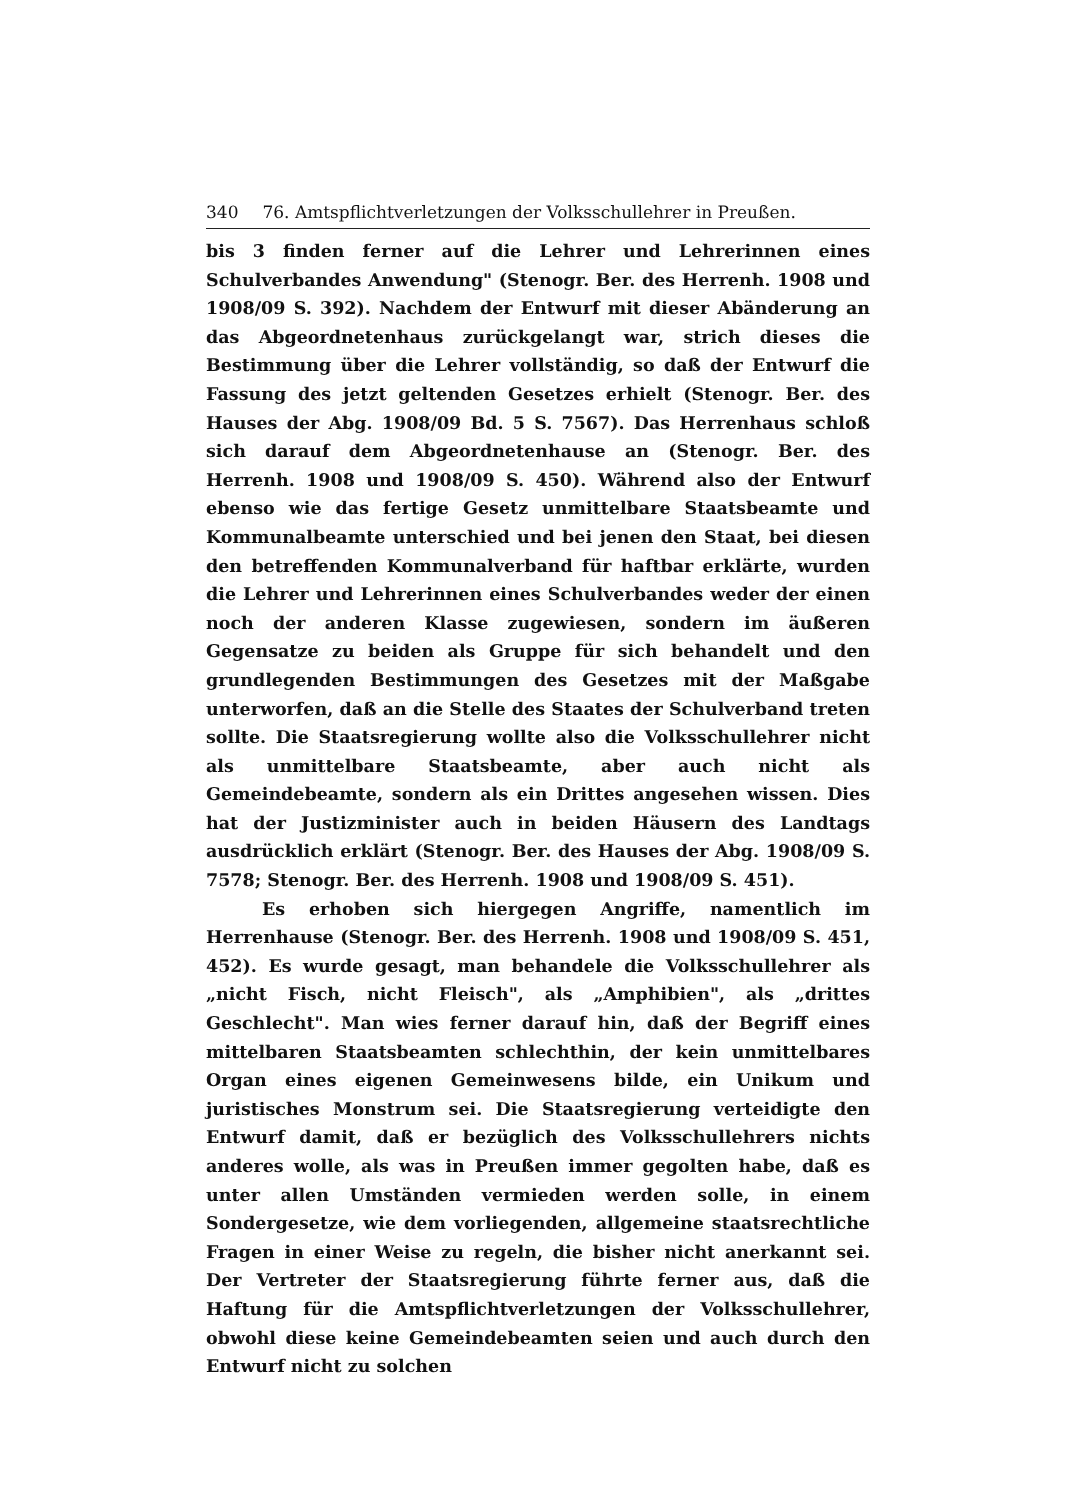340 76. Amtspflichtverletzungen der Volksschullehrer in Preußen.
bis 3 finden ferner auf die Lehrer und Lehrerinnen eines Schulverbandes Anwendung" (Stenogr. Ber. des Herrenh. 1908 und 1908/09 S. 392). Nachdem der Entwurf mit dieser Abänderung an das Abgeordnetenhaus zurückgelangt war, strich dieses die Bestimmung über die Lehrer vollständig, so daß der Entwurf die Fassung des jetzt geltenden Gesetzes erhielt (Stenogr. Ber. des Hauses der Abg. 1908/09 Bd. 5 S. 7567). Das Herrenhaus schloß sich darauf dem Abgeordnetenhause an (Stenogr. Ber. des Herrenh. 1908 und 1908/09 S. 450). Während also der Entwurf ebenso wie das fertige Gesetz unmittelbare Staatsbeamte und Kommunalbeamte unterschied und bei jenen den Staat, bei diesen den betreffenden Kommunalverband für haftbar erklärte, wurden die Lehrer und Lehrerinnen eines Schulverbandes weder der einen noch der anderen Klasse zugewiesen, sondern im äußeren Gegensatze zu beiden als Gruppe für sich behandelt und den grundlegenden Bestimmungen des Gesetzes mit der Maßgabe unterworfen, daß an die Stelle des Staates der Schulverband treten sollte. Die Staatsregierung wollte also die Volksschullehrer nicht als unmittelbare Staatsbeamte, aber auch nicht als Gemeindebeamte, sondern als ein Drittes angesehen wissen. Dies hat der Justizminister auch in beiden Häusern des Landtags ausdrücklich erklärt (Stenogr. Ber. des Hauses der Abg. 1908/09 S. 7578; Stenogr. Ber. des Herrenh. 1908 und 1908/09 S. 451).
Es erhoben sich hiergegen Angriffe, namentlich im Herrenhause (Stenogr. Ber. des Herrenh. 1908 und 1908/09 S. 451, 452). Es wurde gesagt, man behandele die Volksschullehrer als „nicht Fisch, nicht Fleisch", als „Amphibien", als „drittes Geschlecht". Man wies ferner darauf hin, daß der Begriff eines mittelbaren Staatsbeamten schlechthin, der kein unmittelbares Organ eines eigenen Gemeinwesens bilde, ein Unikum und juristisches Monstrum sei. Die Staatsregierung verteidigte den Entwurf damit, daß er bezüglich des Volksschullehrers nichts anderes wolle, als was in Preußen immer gegolten habe, daß es unter allen Umständen vermieden werden solle, in einem Sondergesetze, wie dem vorliegenden, allgemeine staatsrechtliche Fragen in einer Weise zu regeln, die bisher nicht anerkannt sei. Der Vertreter der Staatsregierung führte ferner aus, daß die Haftung für die Amtspflichtverletzungen der Volksschullehrer, obwohl diese keine Gemeindebeamten seien und auch durch den Entwurf nicht zu solchen